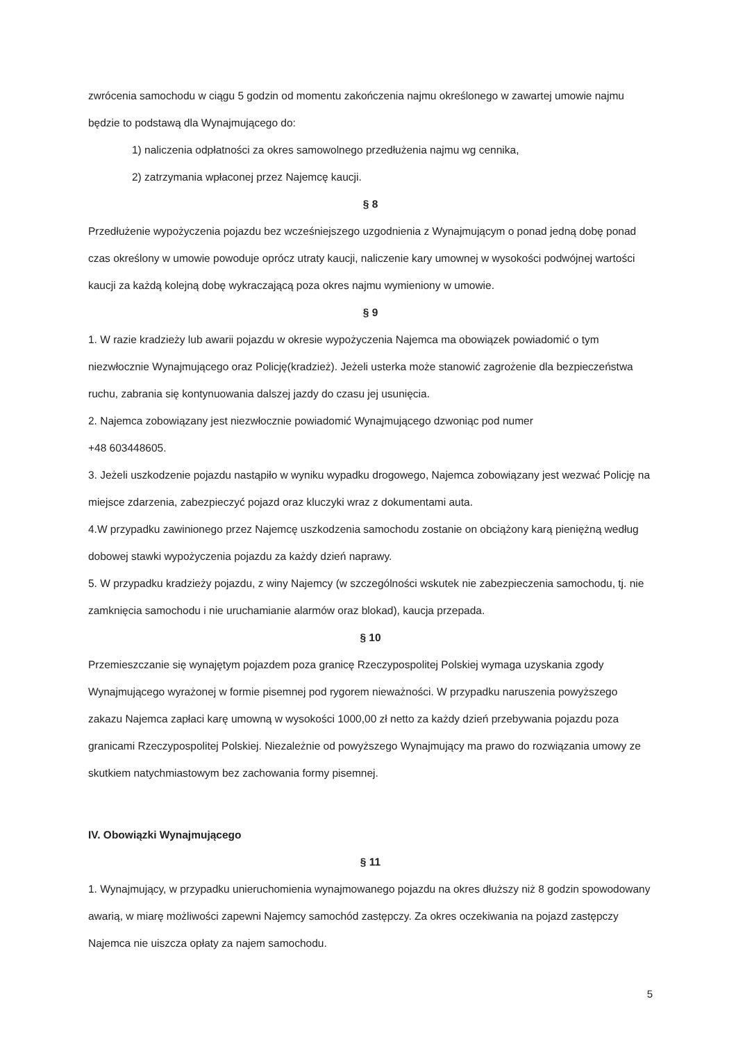zwrócenia samochodu w ciągu 5 godzin od momentu zakończenia najmu określonego w zawartej umowie najmu będzie to podstawą dla Wynajmującego do:
1) naliczenia odpłatności za okres samowolnego przedłużenia najmu wg cennika,
2) zatrzymania wpłaconej przez Najemcę kaucji.
§ 8
Przedłużenie wypożyczenia pojazdu bez wcześniejszego uzgodnienia z Wynajmującym o ponad jedną dobę ponad czas określony w umowie powoduje oprócz utraty kaucji, naliczenie kary umownej w wysokości podwójnej wartości kaucji za każdą kolejną dobę wykraczającą poza okres najmu wymieniony w umowie.
§ 9
1. W razie kradzieży lub awarii pojazdu w okresie wypożyczenia Najemca ma obowiązek powiadomić o tym niezwłocznie Wynajmującego oraz Policję(kradzież). Jeżeli usterka może stanowić zagrożenie dla bezpieczeństwa ruchu, zabrania się kontynuowania dalszej jazdy do czasu jej usunięcia.
2. Najemca zobowiązany jest niezwłocznie powiadomić Wynajmującego dzwoniąc pod numer
+48 603448605.
3. Jeżeli uszkodzenie pojazdu nastąpiło w wyniku wypadku drogowego, Najemca zobowiązany jest wezwać Policję na miejsce zdarzenia, zabezpieczyć pojazd oraz kluczyki wraz z dokumentami auta.
4.W przypadku zawinionego przez Najemcę uszkodzenia samochodu zostanie on obciążony karą pieniężną według dobowej stawki wypożyczenia pojazdu za każdy dzień naprawy.
5. W przypadku kradzieży pojazdu, z winy Najemcy (w szczególności wskutek nie zabezpieczenia samochodu, tj. nie zamknięcia samochodu i nie uruchamianie alarmów oraz blokad), kaucja przepada.
§ 10
Przemieszczanie się wynajętym pojazdem poza granicę Rzeczypospolitej Polskiej wymaga uzyskania zgody Wynajmującego wyrażonej w formie pisemnej pod rygorem nieważności. W przypadku naruszenia powyższego zakazu Najemca zapłaci karę umowną w wysokości 1000,00 zł netto za każdy dzień przebywania pojazdu poza granicami Rzeczypospolitej Polskiej. Niezależnie od powyższego Wynajmujący ma prawo do rozwiązania umowy ze skutkiem natychmiastowym bez zachowania formy pisemnej.
IV. Obowiązki Wynajmującego
§ 11
1. Wynajmujący, w przypadku unieruchomienia wynajmowanego pojazdu na okres dłuższy niż 8 godzin spowodowany awarią, w miarę możliwości zapewni Najemcy samochód zastępczy. Za okres oczekiwania na pojazd zastępczy Najemca nie uiszcza opłaty za najem samochodu.
5